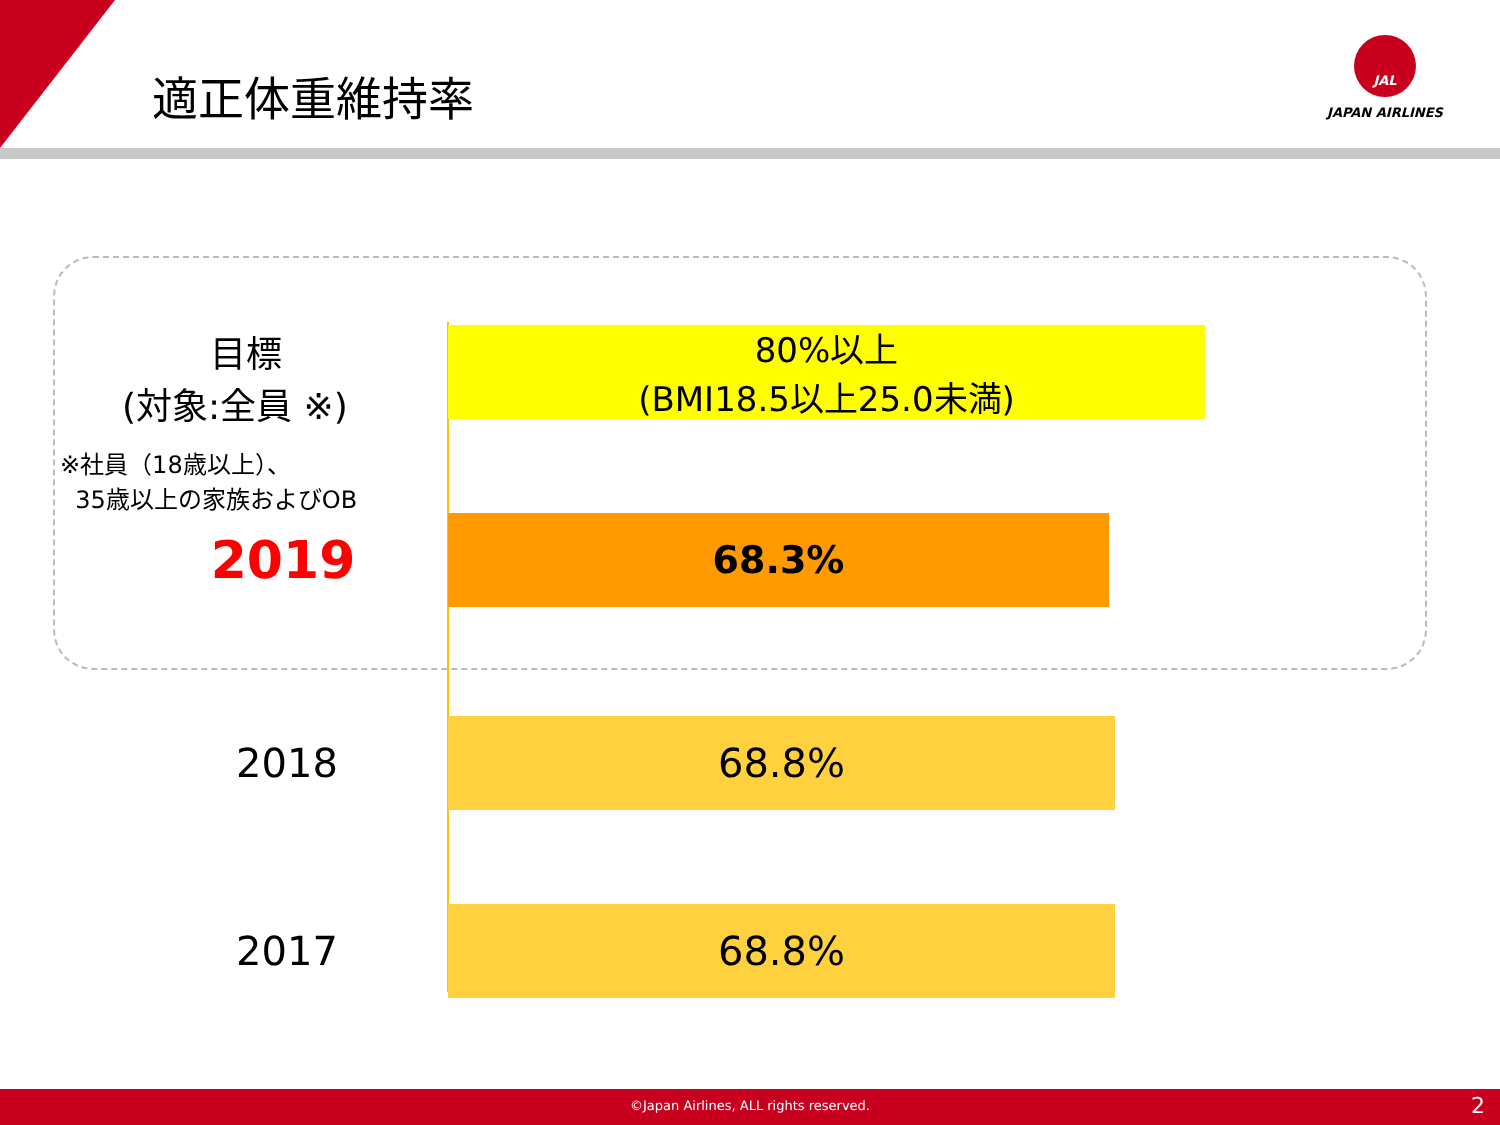適正体重維持率
JAL
JAPAN AIRLINES
目標
(対象:全員 ※)
※社員（18歳以上）、
35歳以上の家族およびOB
80%以上
(BMI18.5以上25.0未満)
2019
68.3%
2018
68.8%
2017
68.8%
©Japan Airlines, ALL rights reserved. 2